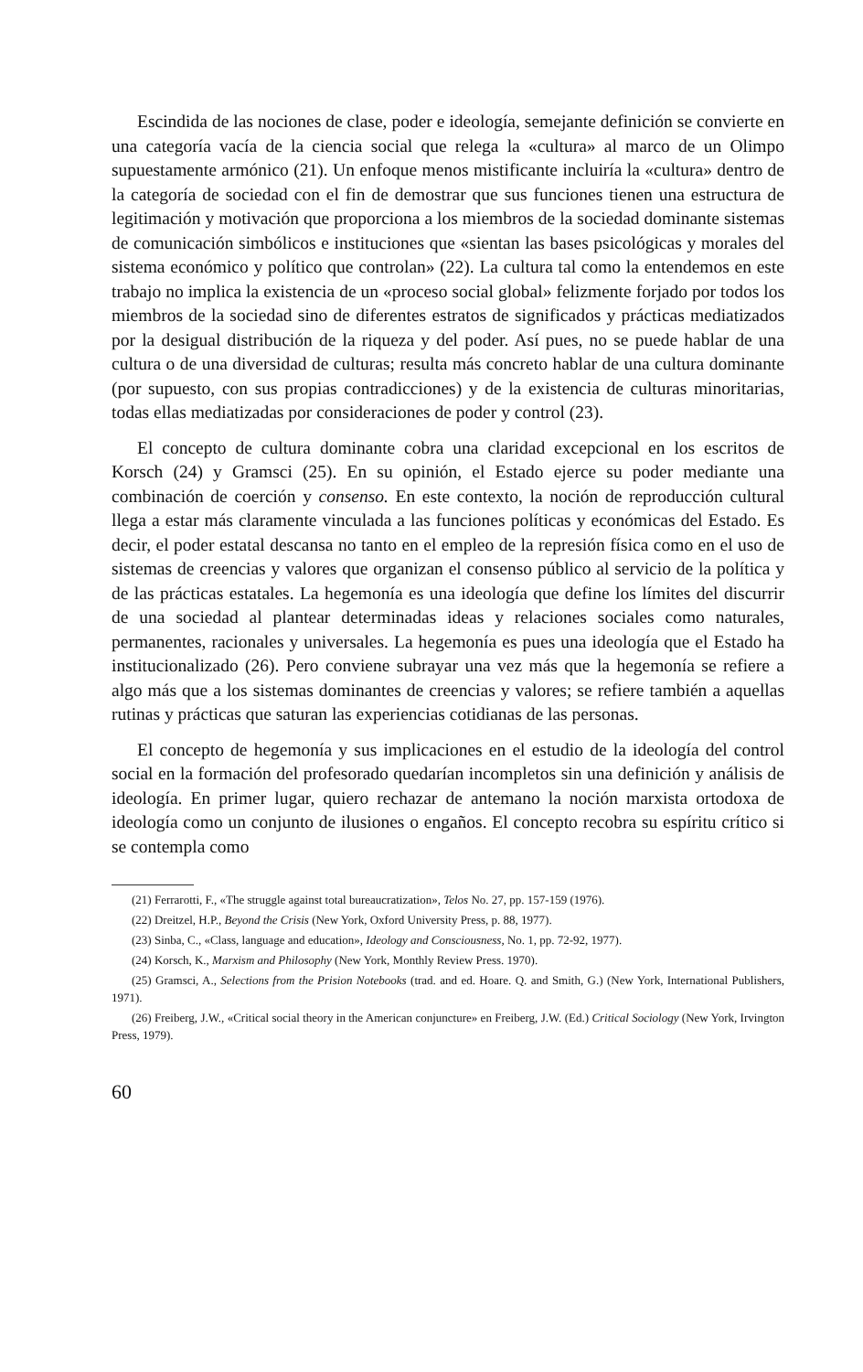Escindida de las nociones de clase, poder e ideología, semejante definición se convierte en una categoría vacía de la ciencia social que relega la «cultura» al marco de un Olimpo supuestamente armónico (21). Un enfoque menos mistificante incluiría la «cultura» dentro de la categoría de sociedad con el fin de demostrar que sus funciones tienen una estructura de legitimación y motivación que proporciona a los miembros de la sociedad dominante sistemas de comunicación simbólicos e instituciones que «sientan las bases psicológicas y morales del sistema económico y político que controlan» (22). La cultura tal como la entendemos en este trabajo no implica la existencia de un «proceso social global» felizmente forjado por todos los miembros de la sociedad sino de diferentes estratos de significados y prácticas mediatizados por la desigual distribución de la riqueza y del poder. Así pues, no se puede hablar de una cultura o de una diversidad de culturas; resulta más concreto hablar de una cultura dominante (por supuesto, con sus propias contradicciones) y de la existencia de culturas minoritarias, todas ellas mediatizadas por consideraciones de poder y control (23).
El concepto de cultura dominante cobra una claridad excepcional en los escritos de Korsch (24) y Gramsci (25). En su opinión, el Estado ejerce su poder mediante una combinación de coerción y consenso. En este contexto, la noción de reproducción cultural llega a estar más claramente vinculada a las funciones políticas y económicas del Estado. Es decir, el poder estatal descansa no tanto en el empleo de la represión física como en el uso de sistemas de creencias y valores que organizan el consenso público al servicio de la política y de las prácticas estatales. La hegemonía es una ideología que define los límites del discurrir de una sociedad al plantear determinadas ideas y relaciones sociales como naturales, permanentes, racionales y universales. La hegemonía es pues una ideología que el Estado ha institucionalizado (26). Pero conviene subrayar una vez más que la hegemonía se refiere a algo más que a los sistemas dominantes de creencias y valores; se refiere también a aquellas rutinas y prácticas que saturan las experiencias cotidianas de las personas.
El concepto de hegemonía y sus implicaciones en el estudio de la ideología del control social en la formación del profesorado quedarían incompletos sin una definición y análisis de ideología. En primer lugar, quiero rechazar de antemano la noción marxista ortodoxa de ideología como un conjunto de ilusiones o engaños. El concepto recobra su espíritu crítico si se contempla como
(21) Ferrarotti, F., «The struggle against total bureaucratization», Telos No. 27, pp. 157-159 (1976).
(22) Dreitzel, H.P., Beyond the Crisis (New York, Oxford University Press, p. 88, 1977).
(23) Sinba, C., «Class, language and education», Ideology and Consciousness, No. 1, pp. 72-92, 1977).
(24) Korsch, K., Marxism and Philosophy (New York, Monthly Review Press. 1970).
(25) Gramsci, A., Selections from the Prision Notebooks (trad. and ed. Hoare. Q. and Smith, G.) (New York, International Publishers, 1971).
(26) Freiberg, J.W., «Critical social theory in the American conjuncture» en Freiberg, J.W. (Ed.) Critical Sociology (New York, Irvington Press, 1979).
60